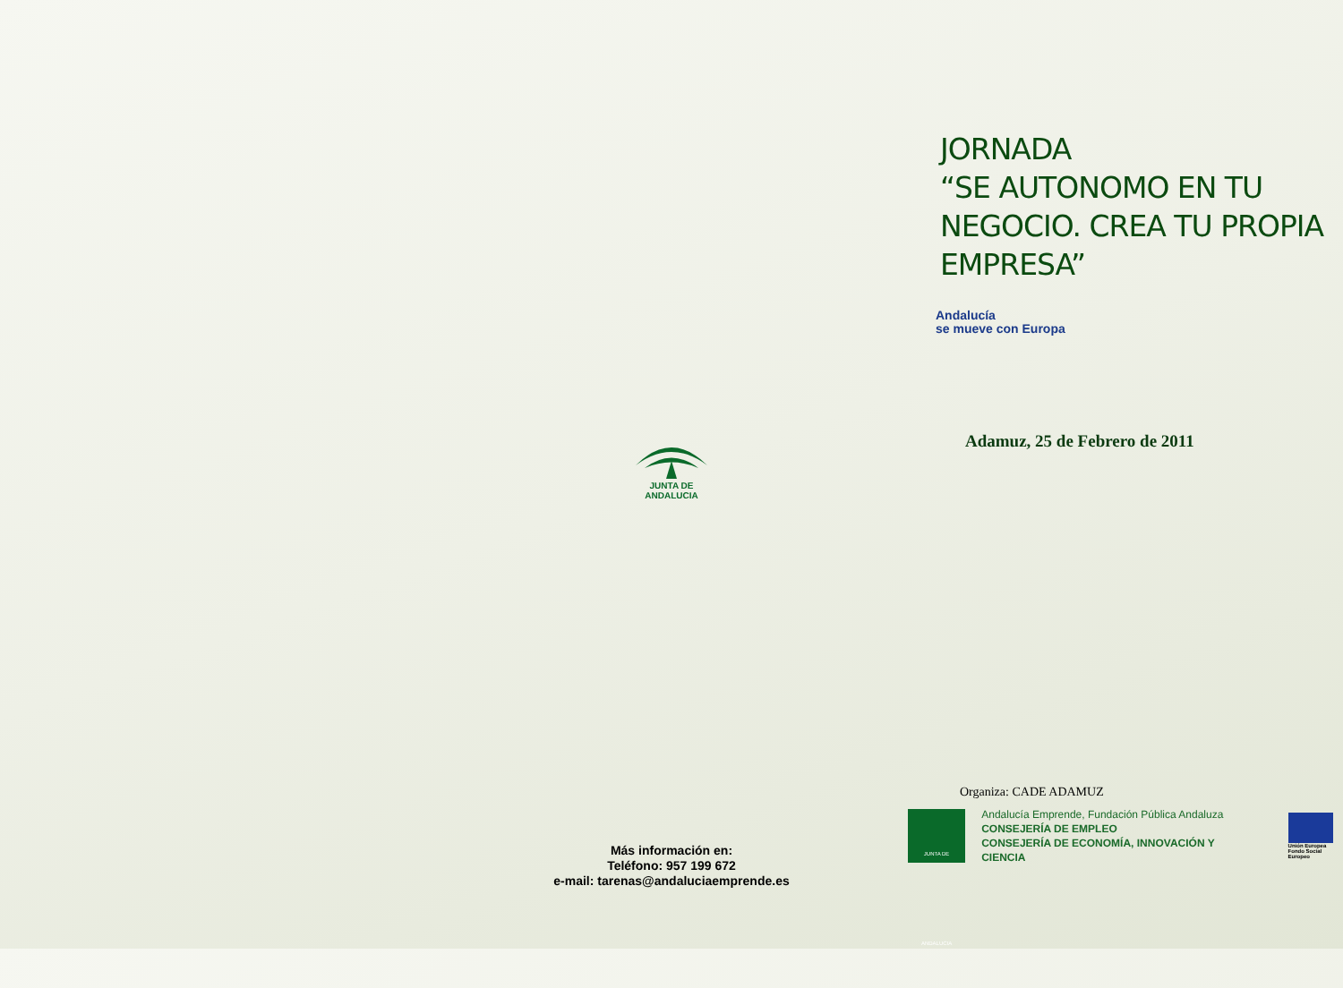JUNTA DE ANDALUCIA
Más información en:
Teléfono: 957 199 672
e-mail: tarenas@andaluciaemprende.es
JORNADA
“SE AUTONOMO EN TU
NEGOCIO. CREA TU PROPIA
EMPRESA”
Andalucía
se mueve con Europa
Adamuz, 25 de Febrero de 2011
Organiza: CADE ADAMUZ
JUNTA DE ANDALUCIA
Andalucía Emprende, Fundación Pública Andaluza
CONSEJERÍA DE EMPLEO
CONSEJERÍA DE ECONOMÍA, INNOVACIÓN Y CIENCIA
Unión Europea
Fondo Social Europeo